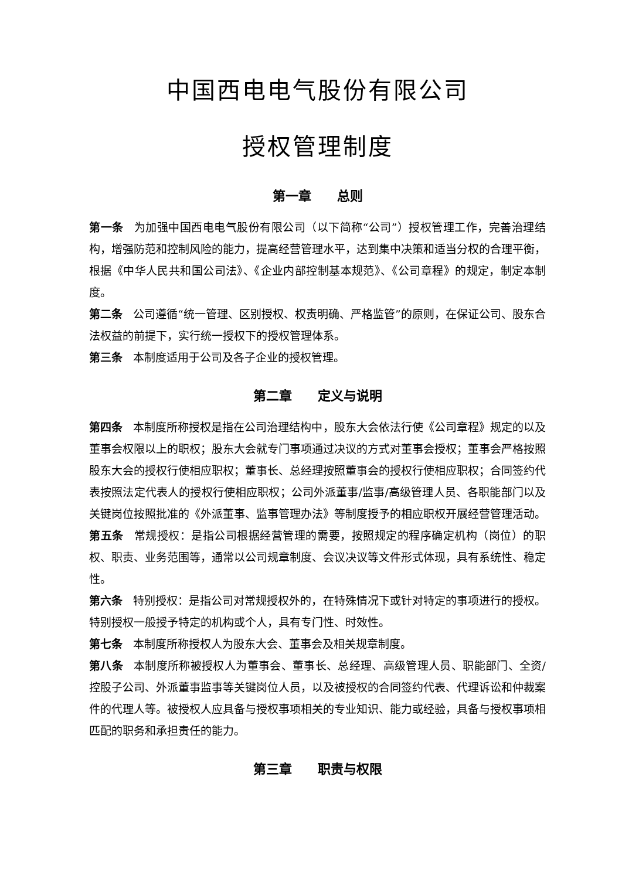中国西电电气股份有限公司
授权管理制度
第一章　　总则
第一条 为加强中国西电电气股份有限公司（以下简称“公司”）授权管理工作，完善治理结构，增强防范和控制风险的能力，提高经营管理水平，达到集中决策和适当分权的合理平衡，根据《中华人民共和国公司法》、《企业内部控制基本规范》、《公司章程》的规定，制定本制度。
第二条 公司遵循“统一管理、区别授权、权责明确、严格监管”的原则，在保证公司、股东合法权益的前提下，实行统一授权下的授权管理体系。
第三条 本制度适用于公司及各子企业的授权管理。
第二章　　定义与说明
第四条 本制度所称授权是指在公司治理结构中，股东大会依法行使《公司章程》规定的以及董事会权限以上的职权；股东大会就专门事项通过决议的方式对董事会授权；董事会严格按照股东大会的授权行使相应职权；董事长、总经理按照董事会的授权行使相应职权；合同签约代表按照法定代表人的授权行使相应职权；公司外派董事/监事/高级管理人员、各职能部门以及关键岗位按照批准的《外派董事、监事管理办法》等制度授予的相应职权开展经营管理活动。
第五条 常规授权：是指公司根据经营管理的需要，按照规定的程序确定机构（岗位）的职权、职责、业务范围等，通常以公司规章制度、会议决议等文件形式体现，具有系统性、稳定性。
第六条 特别授权：是指公司对常规授权外的，在特殊情况下或针对特定的事项进行的授权。特别授权一般授予特定的机构或个人，具有专门性、时效性。
第七条 本制度所称授权人为股东大会、董事会及相关规章制度。
第八条 本制度所称被授权人为董事会、董事长、总经理、高级管理人员、职能部门、全资/控股子公司、外派董事监事等关键岗位人员，以及被授权的合同签约代表、代理诉讼和仲裁案件的代理人等。被授权人应具备与授权事项相关的专业知识、能力或经验，具备与授权事项相匹配的职务和承担责任的能力。
第三章　　职责与权限